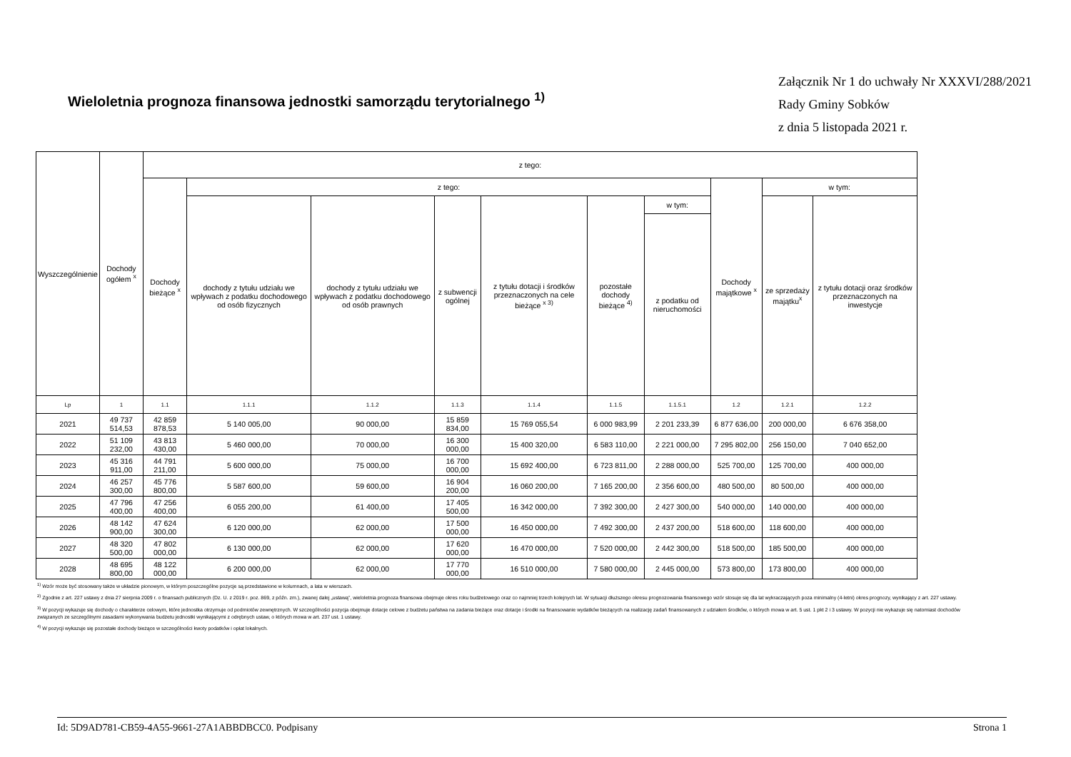Wieloletnia prognoza finansowa jednostki samorządu terytorialnego <sup>1)</sup>
Załącznik Nr 1 do uchwały Nr XXXVI/288/2021
Rady Gminy Sobków
z dnia 5 listopada 2021 r.
| Wyszczególnienie | Dochody ogółem <sup>x</sup> | z tego: | | | | | | | | | |
| --- | --- | --- | --- | --- | --- | --- | --- | --- | --- | --- | --- |
| | | Dochody bieżące <sup>x</sup> | z tego: | | | | | | Dochody majątkowe <sup>x</sup> | w tym: | |
| | | | dochody z tytułu udziału we wpływach z podatku dochodowego od osób fizycznych | dochody z tytułu udziału we wpływach z podatku dochodowego od osób prawnych | z subwencji ogólnej | z tytułu dotacji i środków przeznaczonych na cele bieżące <sup>x 3)</sup> | pozostałe dochody bieżące <sup>4)</sup> | w tym: | | ze sprzedaży majątku<sup>x</sup> | z tytułu dotacji oraz środków przeznaczonych na inwestycje |
| | | | | | | | | z podatku od nieruchomości | | | |
| Lp | 1 | 1.1 | 1.1.1 | 1.1.2 | 1.1.3 | 1.1.4 | 1.1.5 | 1.1.5.1 | 1.2 | 1.2.1 | 1.2.2 |
| 2021 | 49 737 514,53 | 42 859 878,53 | 5 140 005,00 | 90 000,00 | 15 859 834,00 | 15 769 055,54 | 6 000 983,99 | 2 201 233,39 | 6 877 636,00 | 200 000,00 | 6 676 358,00 |
| 2022 | 51 109 232,00 | 43 813 430,00 | 5 460 000,00 | 70 000,00 | 16 300 000,00 | 15 400 320,00 | 6 583 110,00 | 2 221 000,00 | 7 295 802,00 | 256 150,00 | 7 040 652,00 |
| 2023 | 45 316 911,00 | 44 791 211,00 | 5 600 000,00 | 75 000,00 | 16 700 000,00 | 15 692 400,00 | 6 723 811,00 | 2 288 000,00 | 525 700,00 | 125 700,00 | 400 000,00 |
| 2024 | 46 257 300,00 | 45 776 800,00 | 5 587 600,00 | 59 600,00 | 16 904 200,00 | 16 060 200,00 | 7 165 200,00 | 2 356 600,00 | 480 500,00 | 80 500,00 | 400 000,00 |
| 2025 | 47 796 400,00 | 47 256 400,00 | 6 055 200,00 | 61 400,00 | 17 405 500,00 | 16 342 000,00 | 7 392 300,00 | 2 427 300,00 | 540 000,00 | 140 000,00 | 400 000,00 |
| 2026 | 48 142 900,00 | 47 624 300,00 | 6 120 000,00 | 62 000,00 | 17 500 000,00 | 16 450 000,00 | 7 492 300,00 | 2 437 200,00 | 518 600,00 | 118 600,00 | 400 000,00 |
| 2027 | 48 320 500,00 | 47 802 000,00 | 6 130 000,00 | 62 000,00 | 17 620 000,00 | 16 470 000,00 | 7 520 000,00 | 2 442 300,00 | 518 500,00 | 185 500,00 | 400 000,00 |
| 2028 | 48 695 800,00 | 48 122 000,00 | 6 200 000,00 | 62 000,00 | 17 770 000,00 | 16 510 000,00 | 7 580 000,00 | 2 445 000,00 | 573 800,00 | 173 800,00 | 400 000,00 |
<sup>1)</sup> Wzór może być stosowany także w układzie pionowym, w którym poszczególne pozycje są przedstawione w kolumnach, a lata w wierszach.
<sup>2)</sup> Zgodnie z art. 227 ustawy z dnia 27 sierpnia 2009 r. o finansach publicznych (Dz. U. z 2019 r. poz. 869, z późn. zm.), zwanej dalej „ustawą”, wieloletnia prognoza finansowa obejmuje okres roku budżetowego oraz co najmniej trzech kolejnych lat. W sytuacji dłuższego okresu prognozowania finansowego wzór stosuje się dla lat wykraczających poza minimalny (4-letni) okres prognozy, wynikający z art. 227 ustawy.
<sup>3)</sup> W pozycji wykazuje się dochody o charakterze celowym, które jednostka otrzymuje od podmiotów zewnętrznych. W szczególności pozycja obejmuje dotacje celowe z budżetu państwa na zadania bieżące oraz dotacje i środki na finansowanie wydatków bieżących na realizację zadań finansowanych z udziałem środków, o których mowa w art. 5 ust. 1 pkt 2 i 3 ustawy. W pozycji nie wykazuje się natomiast dochodów związanych ze szczególnymi zasadami wykonywania budżetu jednostki wynikającymi z odrębnych ustaw, o których mowa w art. 237 ust. 1 ustawy.
<sup>4)</sup> W pozycji wykazuje się pozostałe dochody bieżące w szczególności kwoty podatków i opłat lokalnych.
Id: 5D9AD781-CB59-4A55-9661-27A1ABBDBCC0. Podpisany Strona 1